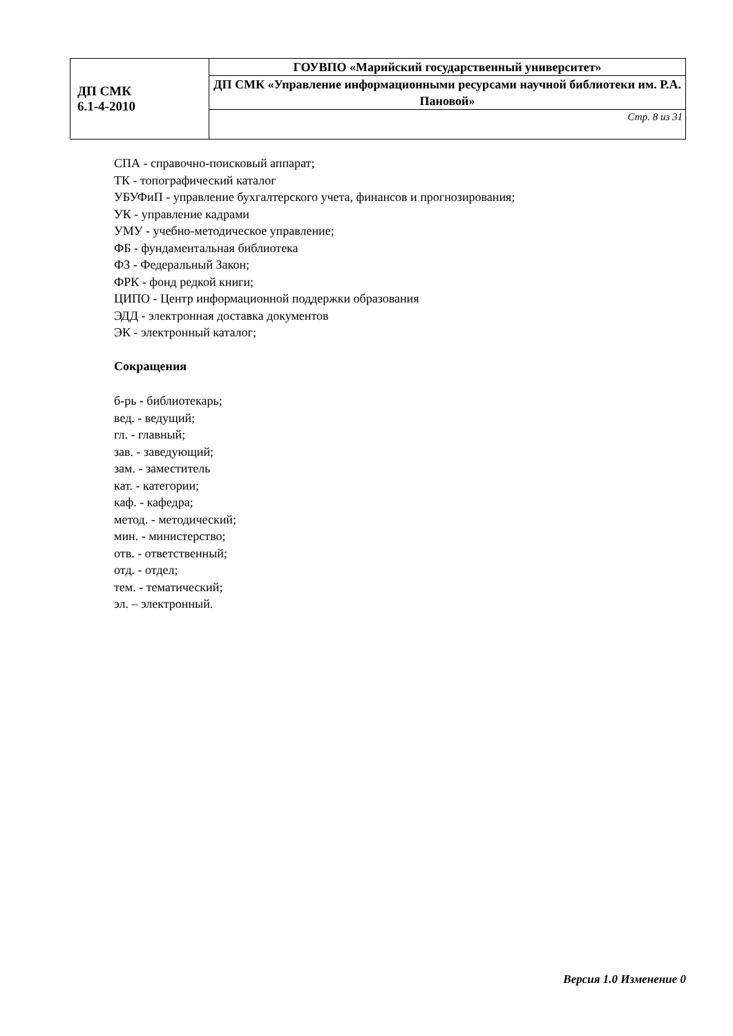| ДП СМК 6.1-4-2010 | ГОУВПО «Марийский государственный университет» |
| | ДП СМК «Управление информационными ресурсами научной библиотеки им. Р.А. Пановой» |
| | Стр. 8 из 31 |
СПА - справочно-поисковый аппарат;
ТК - топографический каталог
УБУФиП - управление бухгалтерского учета, финансов и прогнозирования;
УК - управление кадрами
УМУ - учебно-методическое управление;
ФБ - фундаментальная библиотека
ФЗ - Федеральный Закон;
ФРК - фонд редкой книги;
ЦИПО - Центр информационной поддержки образования
ЭДД - электронная доставка документов
ЭК - электронный каталог;
Сокращения
б-рь - библиотекарь;
вед. - ведущий;
гл. - главный;
зав. - заведующий;
зам. - заместитель
кат. - категории;
каф. - кафедра;
метод. - методический;
мин. - министерство;
отв. - ответственный;
отд. - отдел;
тем. - тематический;
эл. – электронный.
Версия 1.0 Изменение 0